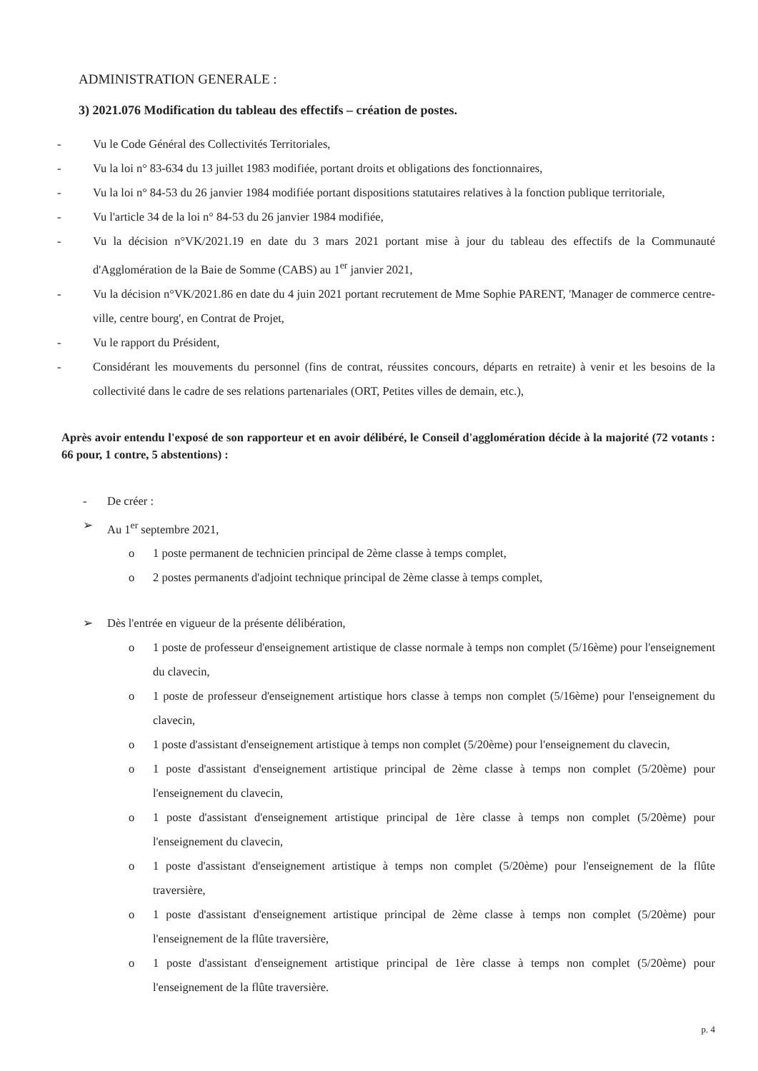ADMINISTRATION GENERALE :
3) 2021.076 Modification du tableau des effectifs – création de postes.
- Vu le Code Général des Collectivités Territoriales,
- Vu la loi n° 83-634 du 13 juillet 1983 modifiée, portant droits et obligations des fonctionnaires,
- Vu la loi n° 84-53 du 26 janvier 1984 modifiée portant dispositions statutaires relatives à la fonction publique territoriale,
- Vu l'article 34 de la loi n° 84-53 du 26 janvier 1984 modifiée,
- Vu la décision n°VK/2021.19 en date du 3 mars 2021 portant mise à jour du tableau des effectifs de la Communauté d'Agglomération de la Baie de Somme (CABS) au 1<sup>er</sup> janvier 2021,
- Vu la décision n°VK/2021.86 en date du 4 juin 2021 portant recrutement de Mme Sophie PARENT, 'Manager de commerce centre-ville, centre bourg', en Contrat de Projet,
- Vu le rapport du Président,
- Considérant les mouvements du personnel (fins de contrat, réussites concours, départs en retraite) à venir et les besoins de la collectivité dans le cadre de ses relations partenariales (ORT, Petites villes de demain, etc.),
Après avoir entendu l'exposé de son rapporteur et en avoir délibéré, le Conseil d'agglomération décide à la majorité (72 votants : 66 pour, 1 contre, 5 abstentions) :
- De créer :
➢ Au 1<sup>er</sup> septembre 2021,
o 1 poste permanent de technicien principal de 2ème classe à temps complet,
o 2 postes permanents d'adjoint technique principal de 2ème classe à temps complet,
➢ Dès l'entrée en vigueur de la présente délibération,
o 1 poste de professeur d'enseignement artistique de classe normale à temps non complet (5/16ème) pour l'enseignement du clavecin,
o 1 poste de professeur d'enseignement artistique hors classe à temps non complet (5/16ème) pour l'enseignement du clavecin,
o 1 poste d'assistant d'enseignement artistique à temps non complet (5/20ème) pour l'enseignement du clavecin,
o 1 poste d'assistant d'enseignement artistique principal de 2ème classe à temps non complet (5/20ème) pour l'enseignement du clavecin,
o 1 poste d'assistant d'enseignement artistique principal de 1ère classe à temps non complet (5/20ème) pour l'enseignement du clavecin,
o 1 poste d'assistant d'enseignement artistique à temps non complet (5/20ème) pour l'enseignement de la flûte traversière,
o 1 poste d'assistant d'enseignement artistique principal de 2ème classe à temps non complet (5/20ème) pour l'enseignement de la flûte traversière,
o 1 poste d'assistant d'enseignement artistique principal de 1ère classe à temps non complet (5/20ème) pour l'enseignement de la flûte traversière.
p. 4